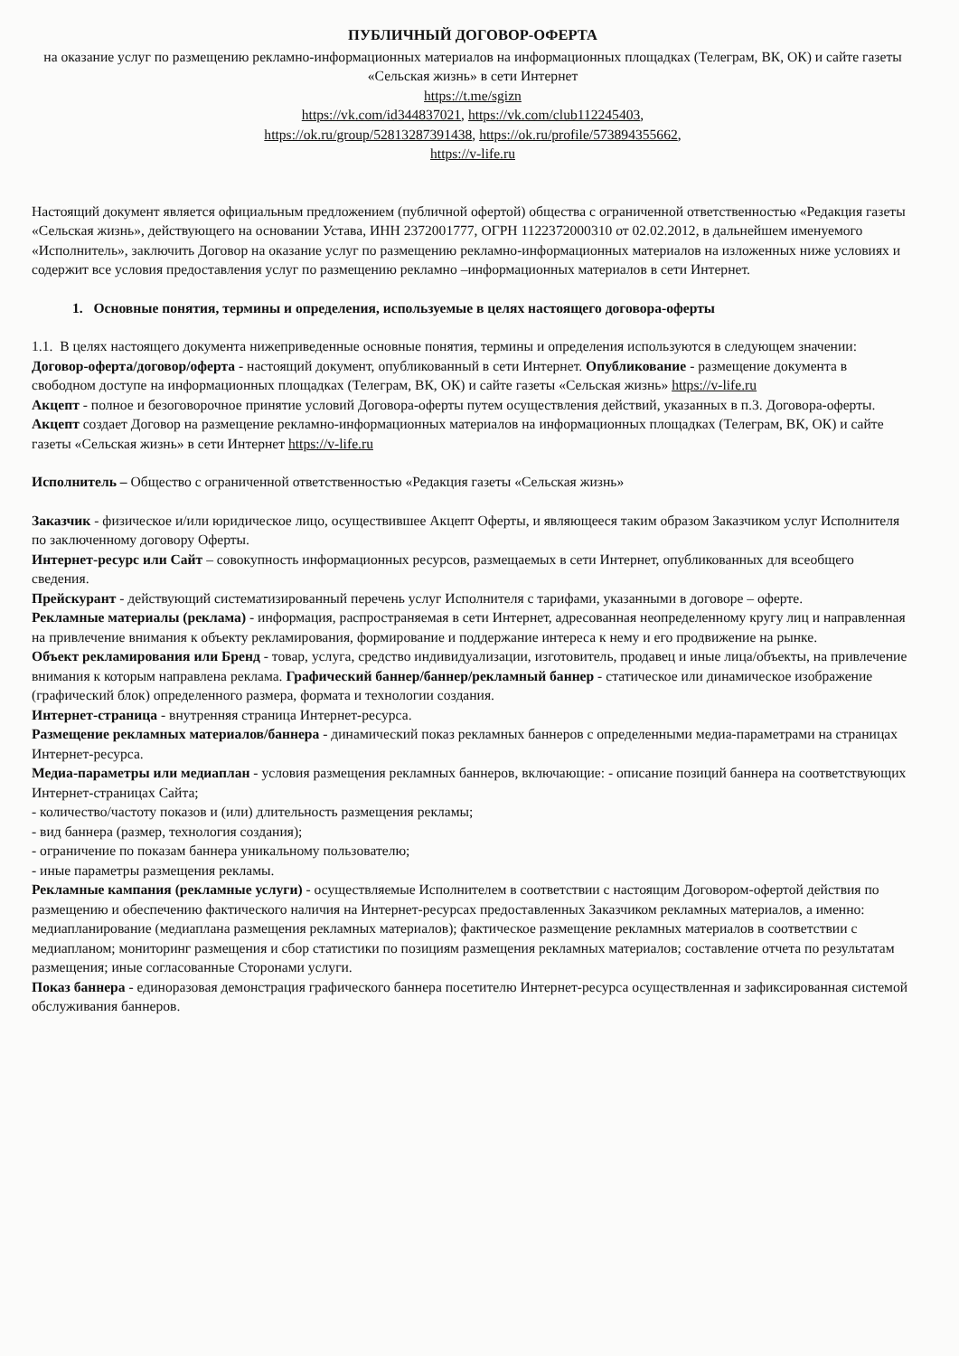ПУБЛИЧНЫЙ ДОГОВОР-ОФЕРТА
на оказание услуг по размещению рекламно-информационных материалов на информационных площадках (Телеграм, ВК, ОК) и сайте газеты «Сельская жизнь» в сети Интернет
https://t.me/sgizn
https://vk.com/id344837021, https://vk.com/club112245403,
https://ok.ru/group/52813287391438, https://ok.ru/profile/573894355662,
https://v-life.ru
Настоящий документ является официальным предложением (публичной офертой) общества с ограниченной ответственностью «Редакция газеты «Сельская жизнь», действующего на основании Устава, ИНН 2372001777, ОГРН 1122372000310 от 02.02.2012, в дальнейшем именуемого «Исполнитель», заключить Договор на оказание услуг по размещению рекламно-информационных материалов на изложенных ниже условиях и содержит все условия предоставления услуг по размещению рекламно –информационных материалов в сети Интернет.
1. Основные понятия, термины и определения, используемые в целях настоящего договора-оферты
1.1. В целях настоящего документа нижеприведенные основные понятия, термины и определения используются в следующем значении:
Договор-оферта/договор/оферта - настоящий документ, опубликованный в сети Интернет. Опубликование - размещение документа в свободном доступе на информационных площадках (Телеграм, ВК, ОК) и сайте газеты «Сельская жизнь» https://v-life.ru
Акцепт - полное и безоговорочное принятие условий Договора-оферты путем осуществления действий, указанных в п.3. Договора-оферты.
Акцепт создает Договор на размещение рекламно-информационных материалов на информационных площадках (Телеграм, ВК, ОК) и сайте газеты «Сельская жизнь» в сети Интернет https://v-life.ru
Исполнитель – Общество с ограниченной ответственностью «Редакция газеты «Сельская жизнь»
Заказчик - физическое и/или юридическое лицо, осуществившее Акцепт Оферты, и являющееся таким образом Заказчиком услуг Исполнителя по заключенному договору Оферты.
Интернет-ресурс или Сайт – совокупность информационных ресурсов, размещаемых в сети Интернет, опубликованных для всеобщего сведения.
Прейскурант - действующий систематизированный перечень услуг Исполнителя с тарифами, указанными в договоре – оферте.
Рекламные материалы (реклама) - информация, распространяемая в сети Интернет, адресованная неопределенному кругу лиц и направленная на привлечение внимания к объекту рекламирования, формирование и поддержание интереса к нему и его продвижение на рынке.
Объект рекламирования или Бренд - товар, услуга, средство индивидуализации, изготовитель, продавец и иные лица/объекты, на привлечение внимания к которым направлена реклама. Графический баннер/баннер/рекламный баннер - статическое или динамическое изображение (графический блок) определенного размера, формата и технологии создания.
Интернет-страница - внутренняя страница Интернет-ресурса.
Размещение рекламных материалов/баннера - динамический показ рекламных баннеров с определенными медиа-параметрами на страницах Интернет-ресурса.
Медиа-параметры или медиаплан - условия размещения рекламных баннеров, включающие: - описание позиций баннера на соответствующих Интернет-страницах Сайта;
- количество/частоту показов и (или) длительность размещения рекламы;
- вид баннера (размер, технология создания);
- ограничение по показам баннера уникальному пользователю;
- иные параметры размещения рекламы.
Рекламные кампания (рекламные услуги) - осуществляемые Исполнителем в соответствии с настоящим Договором-офертой действия по размещению и обеспечению фактического наличия на Интернет-ресурсах предоставленных Заказчиком рекламных материалов, а именно: медиапланирование (медиаплана размещения рекламных материалов); фактическое размещение рекламных материалов в соответствии с медиапланом; мониторинг размещения и сбор статистики по позициям размещения рекламных материалов; составление отчета по результатам размещения; иные согласованные Сторонами услуги.
Показ баннера - единоразовая демонстрация графического баннера посетителю Интернет-ресурса осуществленная и зафиксированная системой обслуживания баннеров.